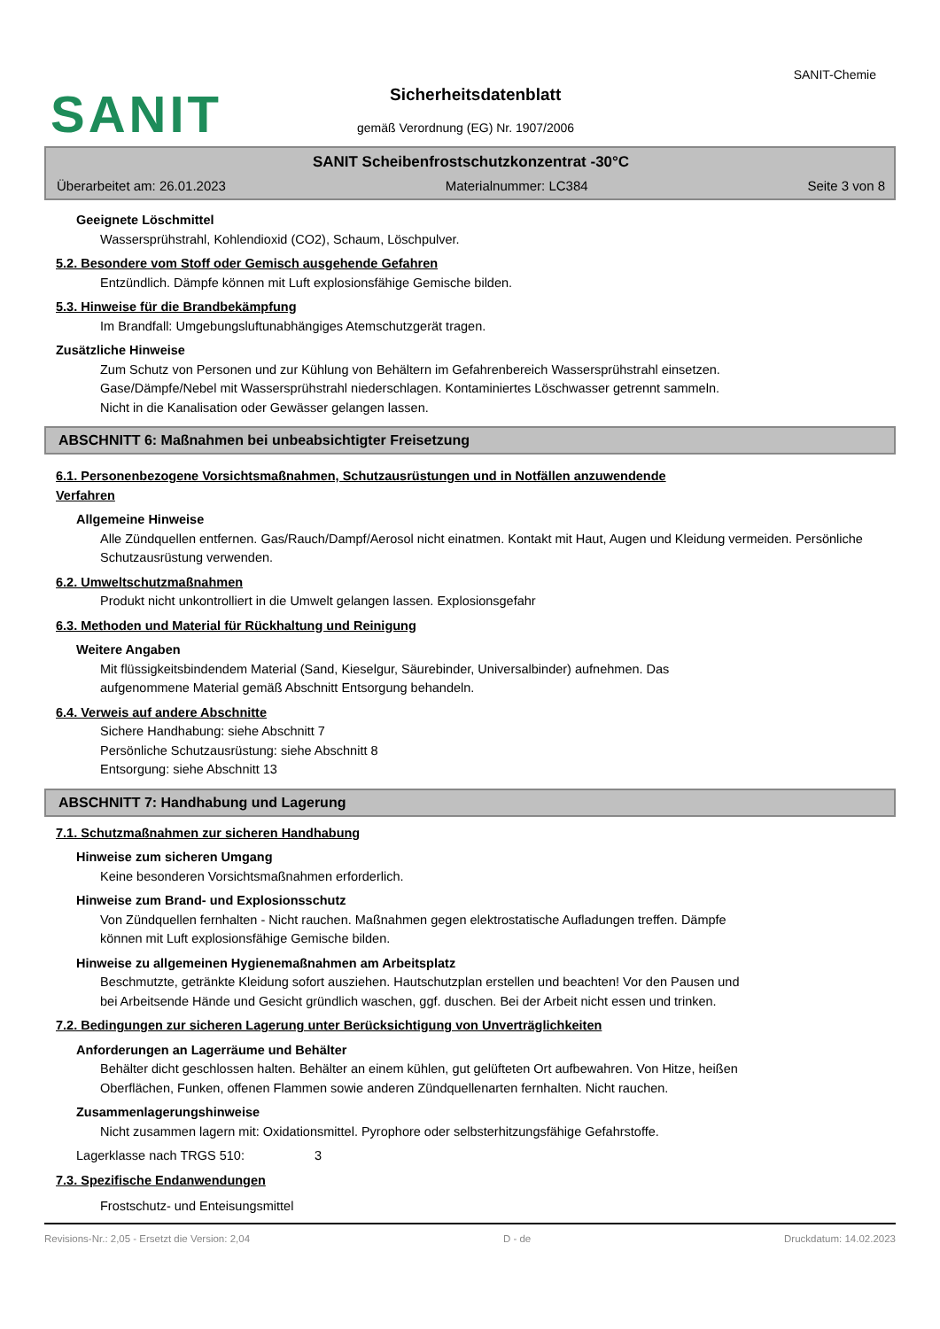SANIT
SANIT-Chemie
Sicherheitsdatenblatt
gemäß Verordnung (EG) Nr. 1907/2006
SANIT Scheibenfrostschutzkonzentrat -30°C
Überarbeitet am: 26.01.2023 Materialnummer: LC384 Seite 3 von 8
Geeignete Löschmittel
Wassersprühstrahl, Kohlendioxid (CO2), Schaum, Löschpulver.
5.2. Besondere vom Stoff oder Gemisch ausgehende Gefahren
Entzündlich. Dämpfe können mit Luft explosionsfähige Gemische bilden.
5.3. Hinweise für die Brandbekämpfung
Im Brandfall: Umgebungsluftunabhängiges Atemschutzgerät tragen.
Zusätzliche Hinweise
Zum Schutz von Personen und zur Kühlung von Behältern im Gefahrenbereich Wassersprühstrahl einsetzen.
Gase/Dämpfe/Nebel mit Wassersprühstrahl niederschlagen. Kontaminiertes Löschwasser getrennt sammeln.
Nicht in die Kanalisation oder Gewässer gelangen lassen.
ABSCHNITT 6: Maßnahmen bei unbeabsichtigter Freisetzung
6.1. Personenbezogene Vorsichtsmaßnahmen, Schutzausrüstungen und in Notfällen anzuwendende
Verfahren
Allgemeine Hinweise
Alle Zündquellen entfernen. Gas/Rauch/Dampf/Aerosol nicht einatmen. Kontakt mit Haut, Augen und Kleidung vermeiden. Persönliche Schutzausrüstung verwenden.
6.2. Umweltschutzmaßnahmen
Produkt nicht unkontrolliert in die Umwelt gelangen lassen. Explosionsgefahr
6.3. Methoden und Material für Rückhaltung und Reinigung
Weitere Angaben
Mit flüssigkeitsbindendem Material (Sand, Kieselgur, Säurebinder, Universalbinder) aufnehmen. Das
aufgenommene Material gemäß Abschnitt Entsorgung behandeln.
6.4. Verweis auf andere Abschnitte
Sichere Handhabung: siehe Abschnitt 7
Persönliche Schutzausrüstung: siehe Abschnitt 8
Entsorgung: siehe Abschnitt 13
ABSCHNITT 7: Handhabung und Lagerung
7.1. Schutzmaßnahmen zur sicheren Handhabung
Hinweise zum sicheren Umgang
Keine besonderen Vorsichtsmaßnahmen erforderlich.
Hinweise zum Brand- und Explosionsschutz
Von Zündquellen fernhalten - Nicht rauchen. Maßnahmen gegen elektrostatische Aufladungen treffen. Dämpfe
können mit Luft explosionsfähige Gemische bilden.
Hinweise zu allgemeinen Hygienemaßnahmen am Arbeitsplatz
Beschmutzte, getränkte Kleidung sofort ausziehen. Hautschutzplan erstellen und beachten! Vor den Pausen und
bei Arbeitsende Hände und Gesicht gründlich waschen, ggf. duschen. Bei der Arbeit nicht essen und trinken.
7.2. Bedingungen zur sicheren Lagerung unter Berücksichtigung von Unverträglichkeiten
Anforderungen an Lagerräume und Behälter
Behälter dicht geschlossen halten. Behälter an einem kühlen, gut gelüfteten Ort aufbewahren. Von Hitze, heißen
Oberflächen, Funken, offenen Flammen sowie anderen Zündquellenarten fernhalten. Nicht rauchen.
Zusammenlagerungshinweise
Nicht zusammen lagern mit: Oxidationsmittel. Pyrophore oder selbsterhitzungsfähige Gefahrstoffe.
Lagerklasse nach TRGS 510: 3
7.3. Spezifische Endanwendungen
Frostschutz- und Enteisungsmittel
Revisions-Nr.: 2,05 - Ersetzt die Version: 2,04 D - de Druckdatum: 14.02.2023